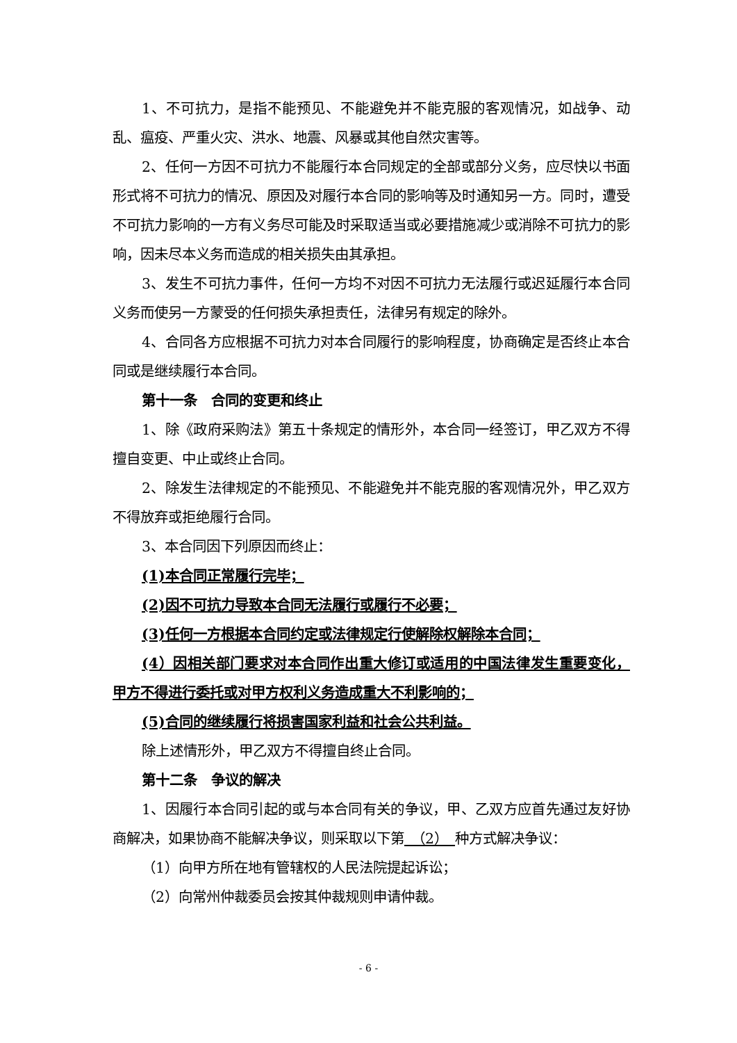1、不可抗力，是指不能预见、不能避免并不能克服的客观情况，如战争、动乱、瘟疫、严重火灾、洪水、地震、风暴或其他自然灾害等。
2、任何一方因不可抗力不能履行本合同规定的全部或部分义务，应尽快以书面形式将不可抗力的情况、原因及对履行本合同的影响等及时通知另一方。同时，遭受不可抗力影响的一方有义务尽可能及时采取适当或必要措施减少或消除不可抗力的影响，因未尽本义务而造成的相关损失由其承担。
3、发生不可抗力事件，任何一方均不对因不可抗力无法履行或迟延履行本合同义务而使另一方蒙受的任何损失承担责任，法律另有规定的除外。
4、合同各方应根据不可抗力对本合同履行的影响程度，协商确定是否终止本合同或是继续履行本合同。
第十一条　合同的变更和终止
1、除《政府采购法》第五十条规定的情形外，本合同一经签订，甲乙双方不得擅自变更、中止或终止合同。
2、除发生法律规定的不能预见、不能避免并不能克服的客观情况外，甲乙双方不得放弃或拒绝履行合同。
3、本合同因下列原因而终止：
(1)本合同正常履行完毕；
(2)因不可抗力导致本合同无法履行或履行不必要；
(3)任何一方根据本合同约定或法律规定行使解除权解除本合同；
(4）因相关部门要求对本合同作出重大修订或适用的中国法律发生重要变化，甲方不得进行委托或对甲方权利义务造成重大不利影响的；
(5)合同的继续履行将损害国家利益和社会公共利益。
除上述情形外，甲乙双方不得擅自终止合同。
第十二条　争议的解决
1、因履行本合同引起的或与本合同有关的争议，甲、乙双方应首先通过友好协商解决，如果协商不能解决争议，则采取以下第　（2）　种方式解决争议：
（1）向甲方所在地有管辖权的人民法院提起诉讼；
（2）向常州仲裁委员会按其仲裁规则申请仲裁。
- 6 -